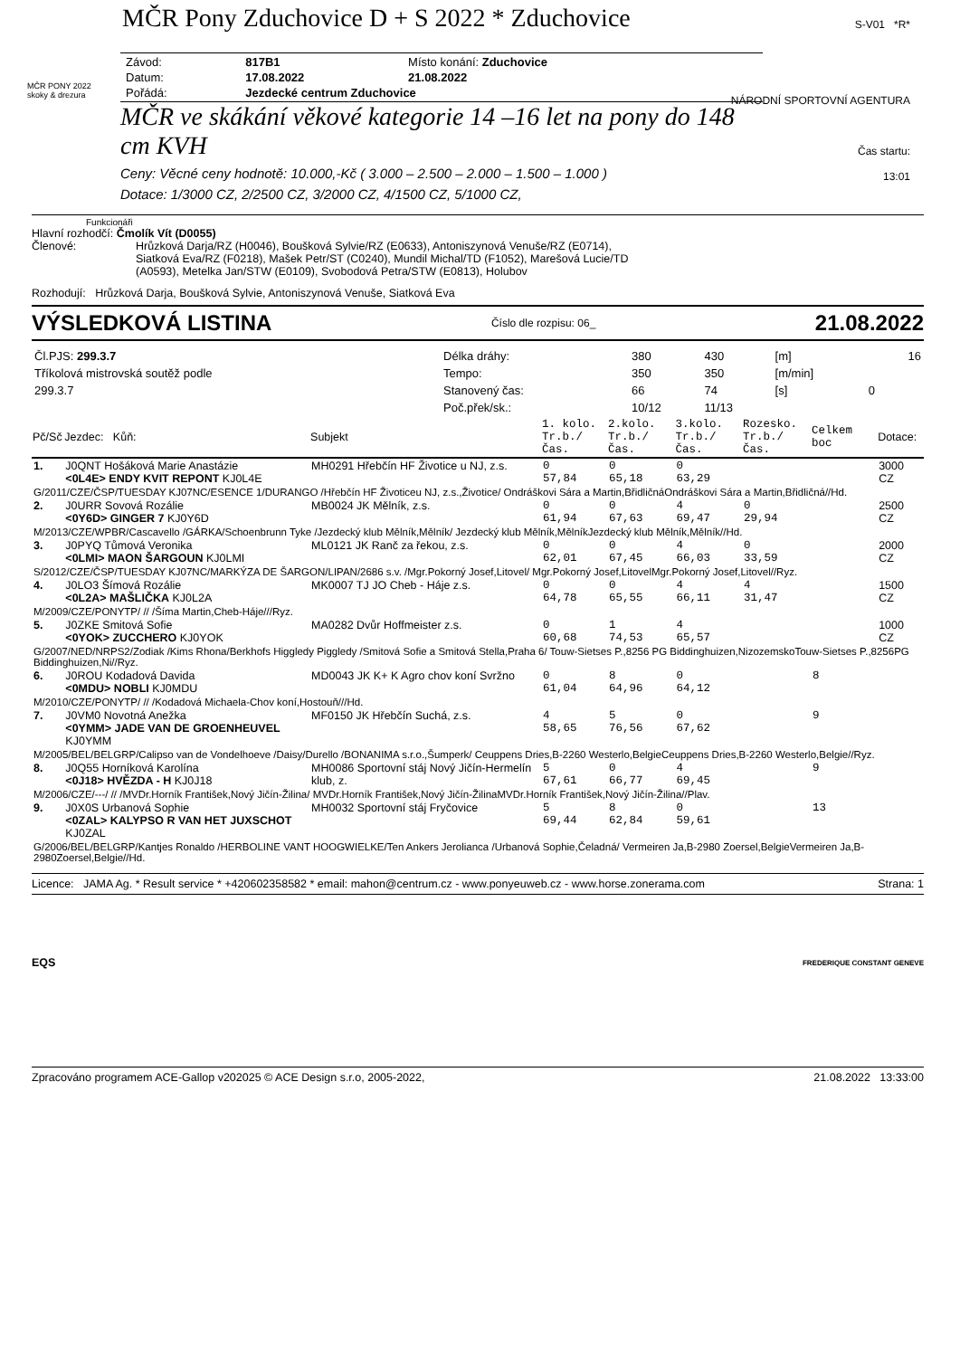MČR Pony Zduchovice D + S 2022 * Zduchovice
S-V01 *R*
NÁRODNÍ SPORTOVNÍ AGENTURA
Čas startu:
13:01
MČR PONY 2022
skoky & drezura
| Závod: | 817B1 | Místo konání: Zduchovice |
| Datum: | 17.08.2022 | 21.08.2022 |
| Pořádá: | Jezdecké centrum Zduchovice | |
MČR ve skákání věkové kategorie 14 –16 let na pony do 148 cm KVH
Ceny: Věcné ceny hodnotě: 10.000,-Kč ( 3.000 – 2.500 – 2.000 – 1.500 – 1.000 )
Dotace: 1/3000 CZ, 2/2500 CZ, 3/2000 CZ, 4/1500 CZ, 5/1000 CZ,
Funkcionáři
Hlavní rozhodčí: Čmolík Vít (D0055)
Členové: Hrůzková Darja/RZ (H0046), Boušková Sylvie/RZ (E0633), Antoniszynová Venuše/RZ (E0714), Siatková Eva/RZ (F0218), Mašek Petr/ST (C0240), Mundil Michal/TD (F1052), Marešová Lucie/TD (A0593), Metelka Jan/STW (E0109), Svobodová Petra/STW (E0813), Holubov
Rozhodují: Hrůzková Darja, Boušková Sylvie, Antoniszynová Venuše, Siatková Eva
VÝSLEDKOVÁ LISTINA Číslo dle rozpisu: 06_ 21.08.2022
| Čl.PJS: 299.3.7 | Délka dráhy: | 380 | 430 | [m] | | 16 |
| Tříkolová mistrovská soutěž podle | Tempo: | 350 | 350 | [m/min] | | |
| 299.3.7 | Stanovený čas: | 66 | 74 | [s] | 0 | |
| | Poč.přek/sk.: | 10/12 | 11/13 | | | |
| Pč/Sč | Jezdec: Kůň: | Subjekt | 1. kolo. Tr.b./Čas. | 2.kolo. Tr.b./Čas. | 3.kolo. Tr.b./Čas. | Rozesko. Tr.b./Čas. | Celkem boc | Dotace: |
| --- | --- | --- | --- | --- | --- | --- | --- | --- |
| 1. | J0QNT Hošáková Marie Anastázie <0L4E> ENDY KVIT REPONT KJ0L4E | MH0291 Hřebčín HF Životice u NJ, z.s. | 0 57,84 | 0 65,18 | 0 63,29 | | | 3000 CZ |
| G/2011/CZE/ČSP/TUESDAY KJ07NC/ESENCE 1/DURANGO /Hřebčín HF Životiceu NJ, z.s.,Životice/ Ondráškovi Sára a Martin,BřidličnáOndráškovi Sára a Martin,Břidličná//Hd. | | | | | | | | |
| 2. | J0URR Sovová Rozálie <0Y6D> GINGER 7 KJ0Y6D | MB0024 JK Mělník, z.s. | 0 61,94 | 0 67,63 | 4 69,47 | 0 29,94 | | 2500 CZ |
| M/2013/CZE/WPBR/Cascavello /GÁRKA/Schoenbrunn Tyke /Jezdecký klub Mělník,Mělník/ Jezdecký klub Mělník,MělníkJezdecký klub Mělník,Mělník//Hd. | | | | | | | | |
| 3. | J0PYQ Tůmová Veronika <0LMI> MAON ŠARGOUN KJ0LMI | ML0121 JK Ranč za řekou, z.s. | 0 62,01 | 0 67,45 | 4 66,03 | 0 33,59 | | 2000 CZ |
| S/2012/CZE/ČSP/TUESDAY KJ07NC/MARKÝZA DE ŠARGON/LIPAN/2686 s.v. /Mgr.Pokorný Josef,Litovel/ Mgr.Pokorný Josef,LitovelMgr.Pokorný Josef,Litovel//Ryz. | | | | | | | | |
| 4. | J0LO3 Šímová Rozálie <0L2A> MAŠLIČKA KJ0L2A | MK0007 TJ JO Cheb - Háje z.s. | 0 64,78 | 0 65,55 | 4 66,11 | 4 31,47 | | 1500 CZ |
| M/2009/CZE/PONYTP/ // /Šíma Martin,Cheb-Háje///Ryz. | | | | | | | | |
| 5. | J0ZKE Smitová Sofie <0YOK> ZUCCHERO KJ0YOK | MA0282 Dvůr Hoffmeister z.s. | 0 60,68 | 1 74,53 | 4 65,57 | | | 1000 CZ |
| G/2007/NED/NRPS2/Zodiak /Kims Rhona/Berkhofs Higgledy Piggledy /Smitová Sofie a Smitová Stella,Praha 6/ Touw-Sietses P.,8256 PG Biddinghuizen,NizozemskoTouw-Sietses P.,8256PG Biddinghuizen,Ni//Ryz. | | | | | | | | |
| 6. | J0ROU Kodadová Davida <0MDU> NOBLI KJ0MDU | MD0043 JK K+ K Agro chov koní Svržno | 0 61,04 | 8 64,96 | 0 64,12 | | 8 | |
| M/2010/CZE/PONYTP/ // /Kodadová Michaela-Chov koní,Hostouň///Hd. | | | | | | | | |
| 7. | J0VM0 Novotná Anežka <0YMM> JADE VAN DE GROENHEUVEL KJ0YMM | MF0150 JK Hřebčín Suchá, z.s. | 4 58,65 | 5 76,56 | 0 67,62 | | 9 | |
| M/2005/BEL/BELGRP/Calipso van de Vondelhoeve /Daisy/Durello /BONANIMA s.r.o.,Šumperk/ Ceuppens Dries,B-2260 Westerlo,BelgieCeuppens Dries,B-2260 Westerlo,Belgie//Ryz. | | | | | | | | |
| 8. | J0Q55 Horníková Karolína <0J18> HVĚZDA - H KJ0J18 | MH0086 Sportovní stáj Nový Jičín-Hermelín klub, z. | 5 67,61 | 0 66,77 | 4 69,45 | | 9 | |
| M/2006/CZE/---/ // /MVDr.Horník František,Nový Jičín-Žilina/ MVDr.Horník František,Nový Jičín-ŽilinaMVDr.Horník František,Nový Jičín-Žilina//Plav. | | | | | | | | |
| 9. | J0X0S Urbanová Sophie <0ZAL> KALYPSO R VAN HET JUXSCHOT KJ0ZAL | MH0032 Sportovní stáj Fryčovice | 5 69,44 | 8 62,84 | 0 59,61 | | 13 | |
| G/2006/BEL/BELGRP/Kantjes Ronaldo /HERBOLINE VANT HOOGWIELKE/Ten Ankers Jerolianca /Urbanová Sophie,Čeladná/ Vermeiren Ja,B-2980 Zoersel,BelgieVermeiren Ja,B-2980Zoersel,Belgie//Hd. | | | | | | | | |
Licence: JAMA Ag. * Result service * +420602358582 * email: mahon@centrum.cz - www.ponyeuweb.cz - www.horse.zonerama.com Strana: 1
EQS FREDERIQUE CONSTANT GENEVE
Zpracováno programem ACE-Gallop v202025 © ACE Design s.r.o, 2005-2022, 21.08.2022 13:33:00